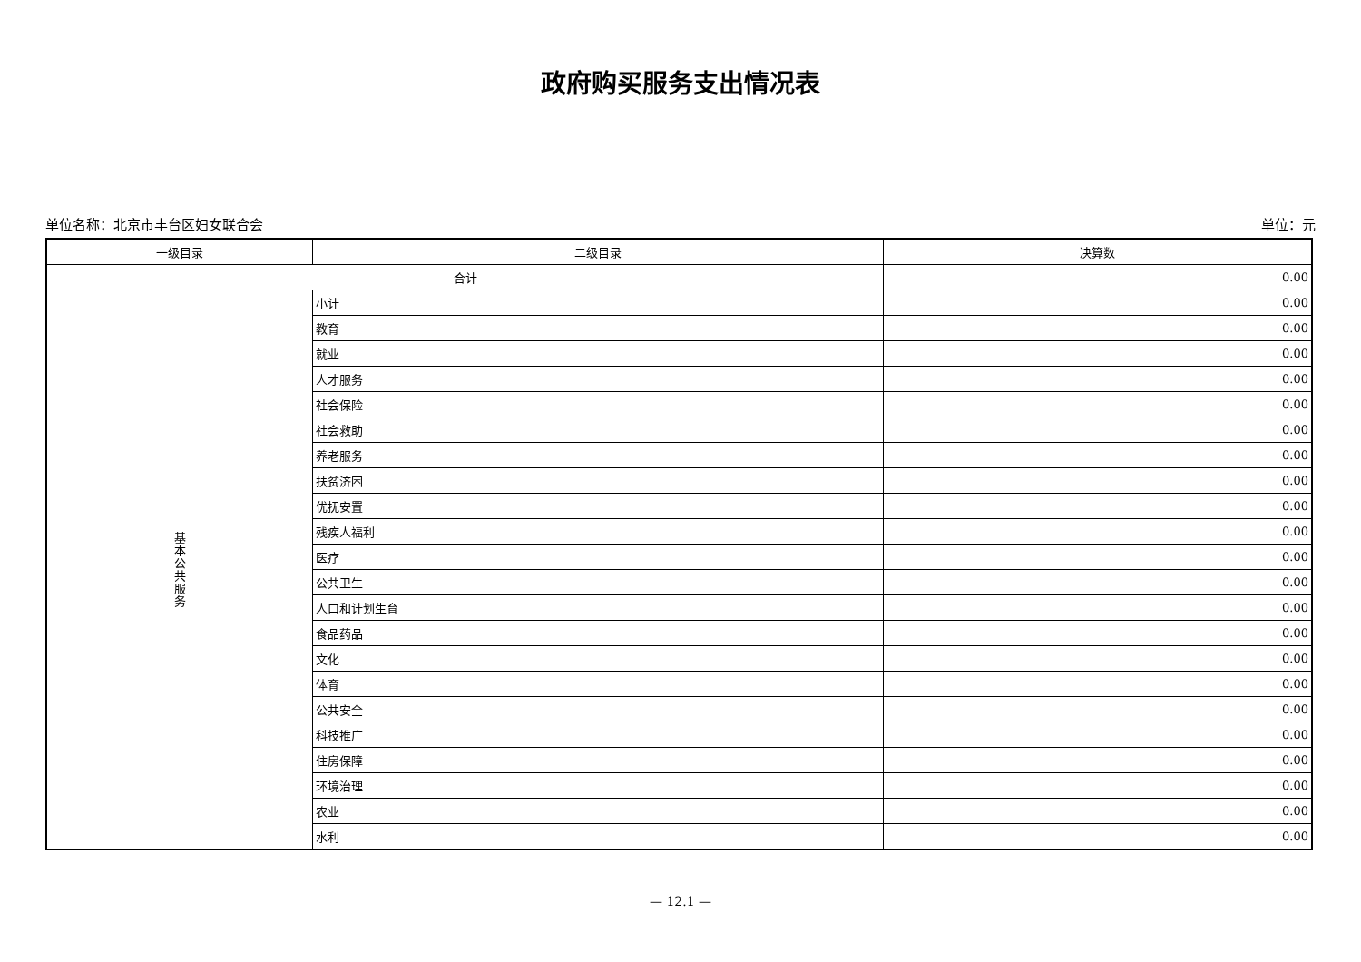政府购买服务支出情况表
单位名称：北京市丰台区妇女联合会 单位：元
| 一级目录 | 二级目录 | 决算数 |
| --- | --- | --- |
| 合计 | | 0.00 |
| 基本公共服务 | 小计 | 0.00 |
| | 教育 | 0.00 |
| | 就业 | 0.00 |
| | 人才服务 | 0.00 |
| | 社会保险 | 0.00 |
| | 社会救助 | 0.00 |
| | 养老服务 | 0.00 |
| | 扶贫济困 | 0.00 |
| | 优抚安置 | 0.00 |
| | 残疾人福利 | 0.00 |
| | 医疗 | 0.00 |
| | 公共卫生 | 0.00 |
| | 人口和计划生育 | 0.00 |
| | 食品药品 | 0.00 |
| | 文化 | 0.00 |
| | 体育 | 0.00 |
| | 公共安全 | 0.00 |
| | 科技推广 | 0.00 |
| | 住房保障 | 0.00 |
| | 环境治理 | 0.00 |
| | 农业 | 0.00 |
| | 水利 | 0.00 |
— 12.1 —